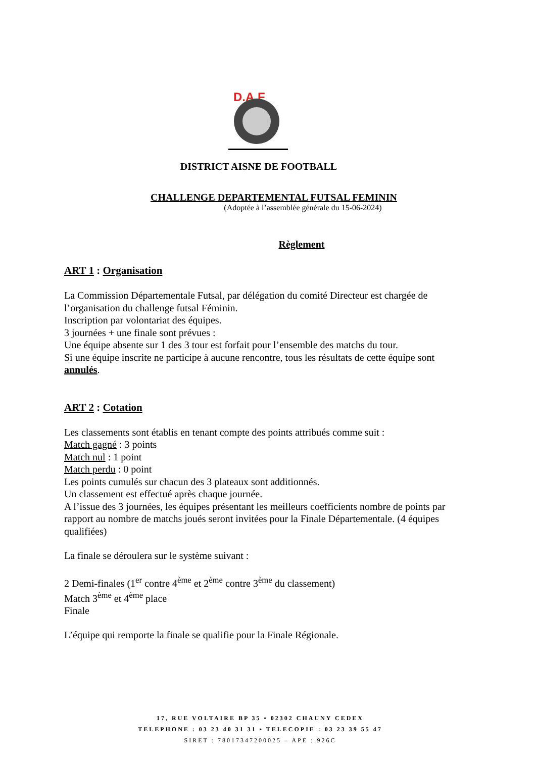D.A.F
DISTRICT AISNE DE FOOTBALL
CHALLENGE DEPARTEMENTAL FUTSAL FEMININ
(Adoptée à l’assemblée générale du 15-06-2024)
Règlement
ART 1 : Organisation
La Commission Départementale Futsal, par délégation du comité Directeur est chargée de l’organisation du challenge futsal Féminin.
Inscription par volontariat des équipes.
3 journées + une finale sont prévues :
Une équipe absente sur 1 des 3 tour est forfait pour l’ensemble des matchs du tour.
Si une équipe inscrite ne participe à aucune rencontre, tous les résultats de cette équipe sont annulés.
ART 2 : Cotation
Les classements sont établis en tenant compte des points attribués comme suit :
Match gagné : 3 points
Match nul : 1 point
Match perdu : 0 point
Les points cumulés sur chacun des 3 plateaux sont additionnés.
Un classement est effectué après chaque journée.
A l’issue des 3 journées, les équipes présentant les meilleurs coefficients nombre de points par rapport au nombre de matchs joués seront invitées pour la Finale Départementale. (4 équipes qualifiées)
La finale se déroulera sur le système suivant :
2 Demi-finales (1<sup>er</sup> contre 4<sup>ème</sup> et 2<sup>ème</sup> contre 3<sup>ème</sup> du classement)
Match 3<sup>ème</sup> et 4<sup>ème</sup> place
Finale
L’équipe qui remporte la finale se qualifie pour la Finale Régionale.
17, RUE VOLTAIRE BP 35 • 02302 CHAUNY CEDEX
TELEPHONE : 03 23 40 31 31 • TELECOPIE : 03 23 39 55 47
SIRET : 78017347200025 – APE : 926C